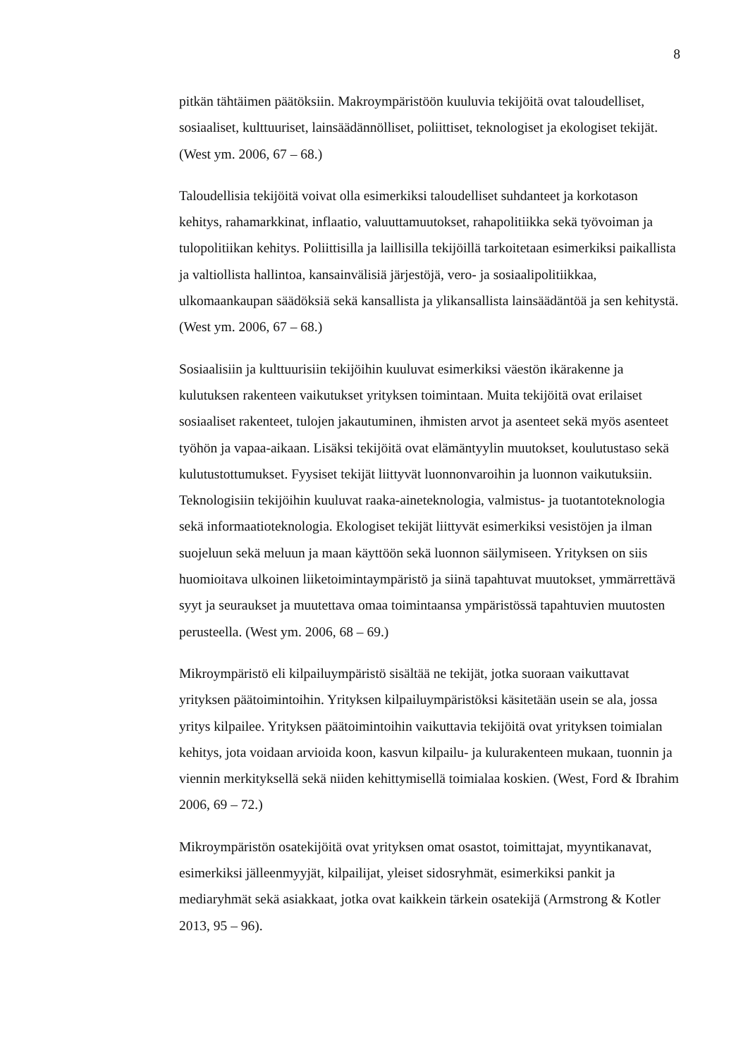8
pitkän tähtäimen päätöksiin. Makroympäristöön kuuluvia tekijöitä ovat taloudelliset, sosiaaliset, kulttuuriset, lainsäädännölliset, poliittiset, teknologiset ja ekologiset tekijät. (West ym. 2006, 67 – 68.)
Taloudellisia tekijöitä voivat olla esimerkiksi taloudelliset suhdanteet ja korkotason kehitys, rahamarkkinat, inflaatio, valuuttamuutokset, rahapolitiikka sekä työvoiman ja tulopolitiikan kehitys. Poliittisilla ja laillisilla tekijöillä tarkoitetaan esimerkiksi paikallista ja valtiollista hallintoa, kansainvälisiä järjestöjä, vero- ja sosiaalipolitiikkaa, ulkomaankaupan säädöksiä sekä kansallista ja ylikansallista lainsäädäntöä ja sen kehitystä. (West ym. 2006, 67 – 68.)
Sosiaalisiin ja kulttuurisiin tekijöihin kuuluvat esimerkiksi väestön ikärakenne ja kulutuksen rakenteen vaikutukset yrityksen toimintaan. Muita tekijöitä ovat erilaiset sosiaaliset rakenteet, tulojen jakautuminen, ihmisten arvot ja asenteet sekä myös asenteet työhön ja vapaa-aikaan. Lisäksi tekijöitä ovat elämäntyylin muutokset, koulutustaso sekä kulutustottumukset. Fyysiset tekijät liittyvät luonnonvaroihin ja luonnon vaikutuksiin. Teknologisiin tekijöihin kuuluvat raaka-aineteknologia, valmistus- ja tuotantoteknologia sekä informaatioteknologia. Ekologiset tekijät liittyvät esimerkiksi vesistöjen ja ilman suojeluun sekä meluun ja maan käyttöön sekä luonnon säilymiseen. Yrityksen on siis huomioitava ulkoinen liiketoimintaympäristö ja siinä tapahtuvat muutokset, ymmärrettävä syyt ja seuraukset ja muutettava omaa toimintaansa ympäristössä tapahtuvien muutosten perusteella. (West ym. 2006, 68 – 69.)
Mikroympäristö eli kilpailuympäristö sisältää ne tekijät, jotka suoraan vaikuttavat yrityksen päätoimintoihin. Yrityksen kilpailuympäristöksi käsitetään usein se ala, jossa yritys kilpailee. Yrityksen päätoimintoihin vaikuttavia tekijöitä ovat yrityksen toimialan kehitys, jota voidaan arvioida koon, kasvun kilpailu- ja kulurakenteen mukaan, tuonnin ja viennin merkityksellä sekä niiden kehittymisellä toimialaa koskien. (West, Ford & Ibrahim 2006, 69 – 72.)
Mikroympäristön osatekijöitä ovat yrityksen omat osastot, toimittajat, myyntikanavat, esimerkiksi jälleenmyyjät, kilpailijat, yleiset sidosryhmät, esimerkiksi pankit ja mediaryhmät sekä asiakkaat, jotka ovat kaikkein tärkein osatekijä (Armstrong & Kotler 2013, 95 – 96).